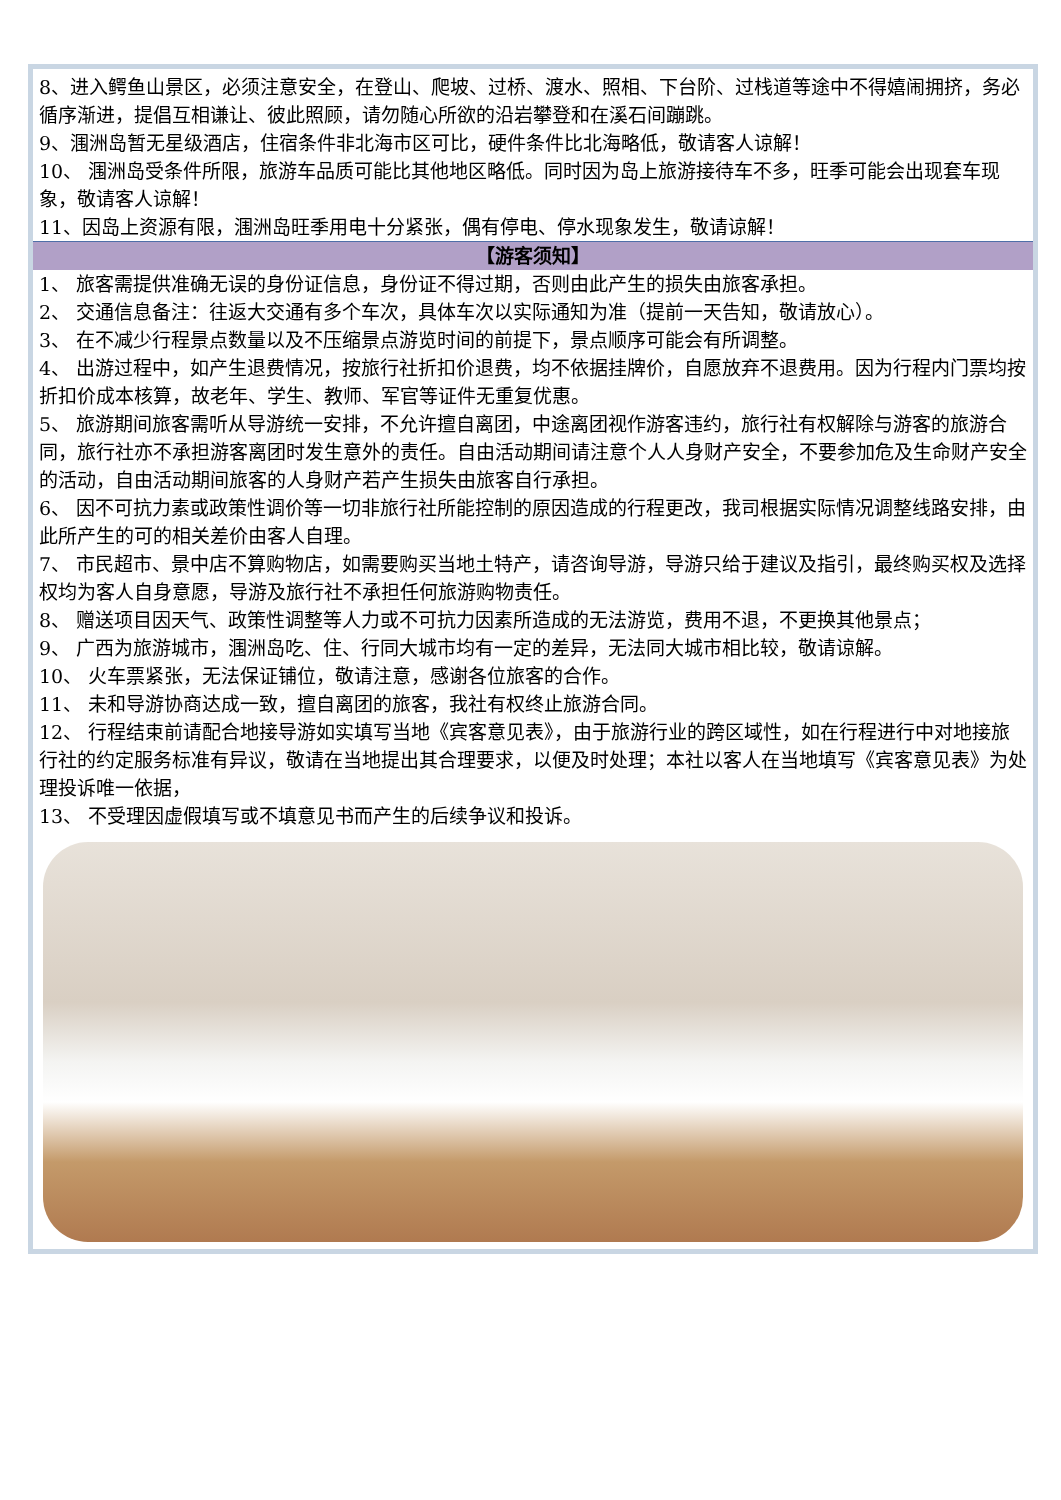8、进入鳄鱼山景区，必须注意安全，在登山、爬坡、过桥、渡水、照相、下台阶、过栈道等途中不得嬉闹拥挤，务必循序渐进，提倡互相谦让、彼此照顾，请勿随心所欲的沿岩攀登和在溪石间蹦跳。
9、涠洲岛暂无星级酒店，住宿条件非北海市区可比，硬件条件比北海略低，敬请客人谅解！
10、 涠洲岛受条件所限，旅游车品质可能比其他地区略低。同时因为岛上旅游接待车不多，旺季可能会出现套车现象，敬请客人谅解！
11、因岛上资源有限，涠洲岛旺季用电十分紧张，偶有停电、停水现象发生，敬请谅解！
【游客须知】
1、 旅客需提供准确无误的身份证信息，身份证不得过期，否则由此产生的损失由旅客承担。
2、 交通信息备注：往返大交通有多个车次，具体车次以实际通知为准（提前一天告知，敬请放心）。
3、 在不减少行程景点数量以及不压缩景点游览时间的前提下，景点顺序可能会有所调整。
4、 出游过程中，如产生退费情况，按旅行社折扣价退费，均不依据挂牌价，自愿放弃不退费用。因为行程内门票均按折扣价成本核算，故老年、学生、教师、军官等证件无重复优惠。
5、 旅游期间旅客需听从导游统一安排，不允许擅自离团，中途离团视作游客违约，旅行社有权解除与游客的旅游合同，旅行社亦不承担游客离团时发生意外的责任。自由活动期间请注意个人人身财产安全，不要参加危及生命财产安全的活动，自由活动期间旅客的人身财产若产生损失由旅客自行承担。
6、 因不可抗力素或政策性调价等一切非旅行社所能控制的原因造成的行程更改，我司根据实际情况调整线路安排，由此所产生的可的相关差价由客人自理。
7、 市民超市、景中店不算购物店，如需要购买当地土特产，请咨询导游，导游只给于建议及指引，最终购买权及选择权均为客人自身意愿，导游及旅行社不承担任何旅游购物责任。
8、 赠送项目因天气、政策性调整等人力或不可抗力因素所造成的无法游览，费用不退，不更换其他景点；
9、 广西为旅游城市，涠洲岛吃、住、行同大城市均有一定的差异，无法同大城市相比较，敬请谅解。
10、 火车票紧张，无法保证铺位，敬请注意，感谢各位旅客的合作。
11、 未和导游协商达成一致，擅自离团的旅客，我社有权终止旅游合同。
12、 行程结束前请配合地接导游如实填写当地《宾客意见表》，由于旅游行业的跨区域性，如在行程进行中对地接旅行社的约定服务标准有异议，敬请在当地提出其合理要求，以便及时处理；本社以客人在当地填写《宾客意见表》为处理投诉唯一依据，
13、 不受理因虚假填写或不填意见书而产生的后续争议和投诉。